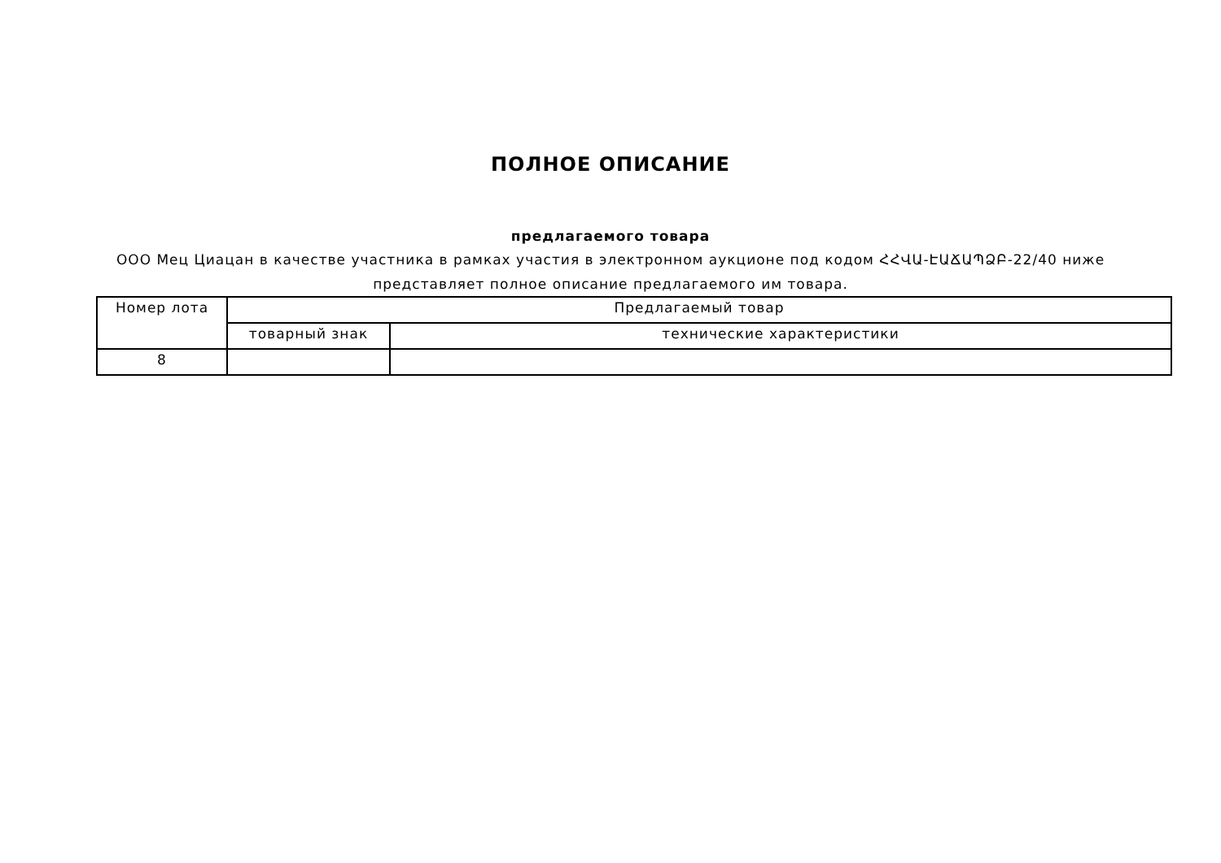ПОЛНОЕ ОПИСАНИЕ
предлагаемого товара
ООО Мец Циацан в качестве участника в рамках участия в электронном аукционе под кодом ՀՀՎԱ-ԷԱՃԱՊՁԲ-22/40 ниже представляет полное описание предлагаемого им товара.
| Номер лота | Предлагаемый товар | |
| --- | --- | --- |
| | товарный знак | технические характеристики |
| 8 | | |